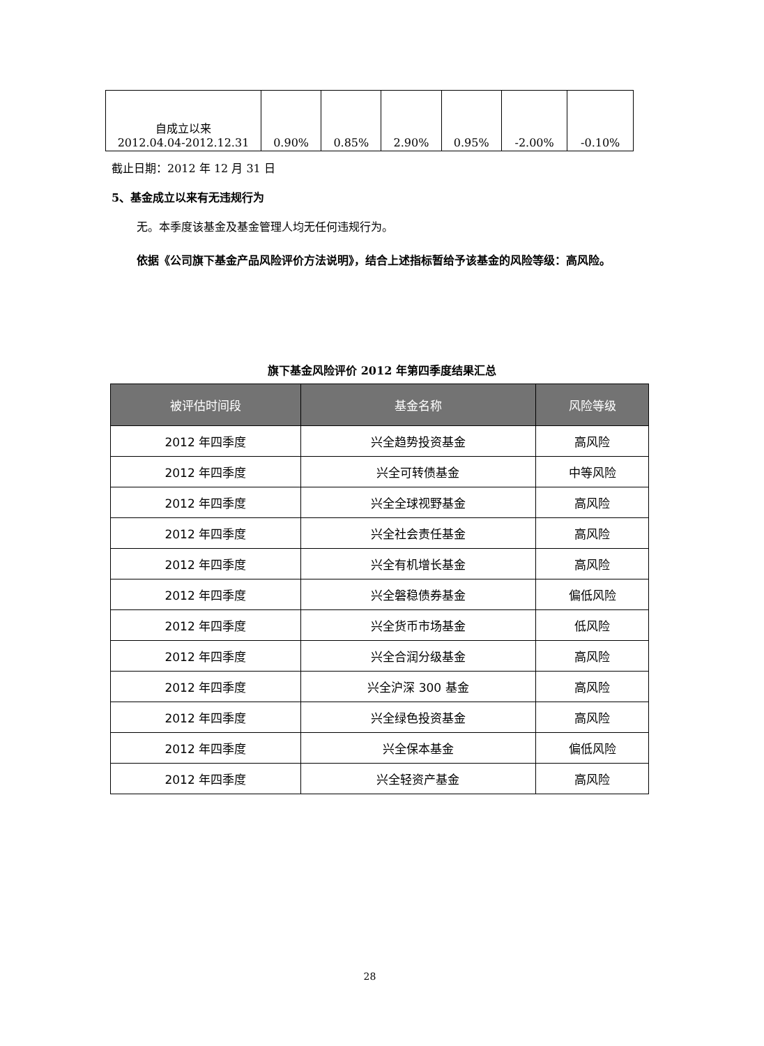| 自成立以来 2012.04.04-2012.12.31 | 0.90% | 0.85% | 2.90% | 0.95% | -2.00% | -0.10% |
截止日期：2012 年 12 月 31 日
5、基金成立以来有无违规行为
无。本季度该基金及基金管理人均无任何违规行为。
依据《公司旗下基金产品风险评价方法说明》，结合上述指标暂给予该基金的风险等级：高风险。
旗下基金风险评价 2012 年第四季度结果汇总
| 被评估时间段 | 基金名称 | 风险等级 |
| --- | --- | --- |
| 2012 年四季度 | 兴全趋势投资基金 | 高风险 |
| 2012 年四季度 | 兴全可转债基金 | 中等风险 |
| 2012 年四季度 | 兴全全球视野基金 | 高风险 |
| 2012 年四季度 | 兴全社会责任基金 | 高风险 |
| 2012 年四季度 | 兴全有机增长基金 | 高风险 |
| 2012 年四季度 | 兴全磐稳债券基金 | 偏低风险 |
| 2012 年四季度 | 兴全货币市场基金 | 低风险 |
| 2012 年四季度 | 兴全合润分级基金 | 高风险 |
| 2012 年四季度 | 兴全沪深 300 基金 | 高风险 |
| 2012 年四季度 | 兴全绿色投资基金 | 高风险 |
| 2012 年四季度 | 兴全保本基金 | 偏低风险 |
| 2012 年四季度 | 兴全轻资产基金 | 高风险 |
28